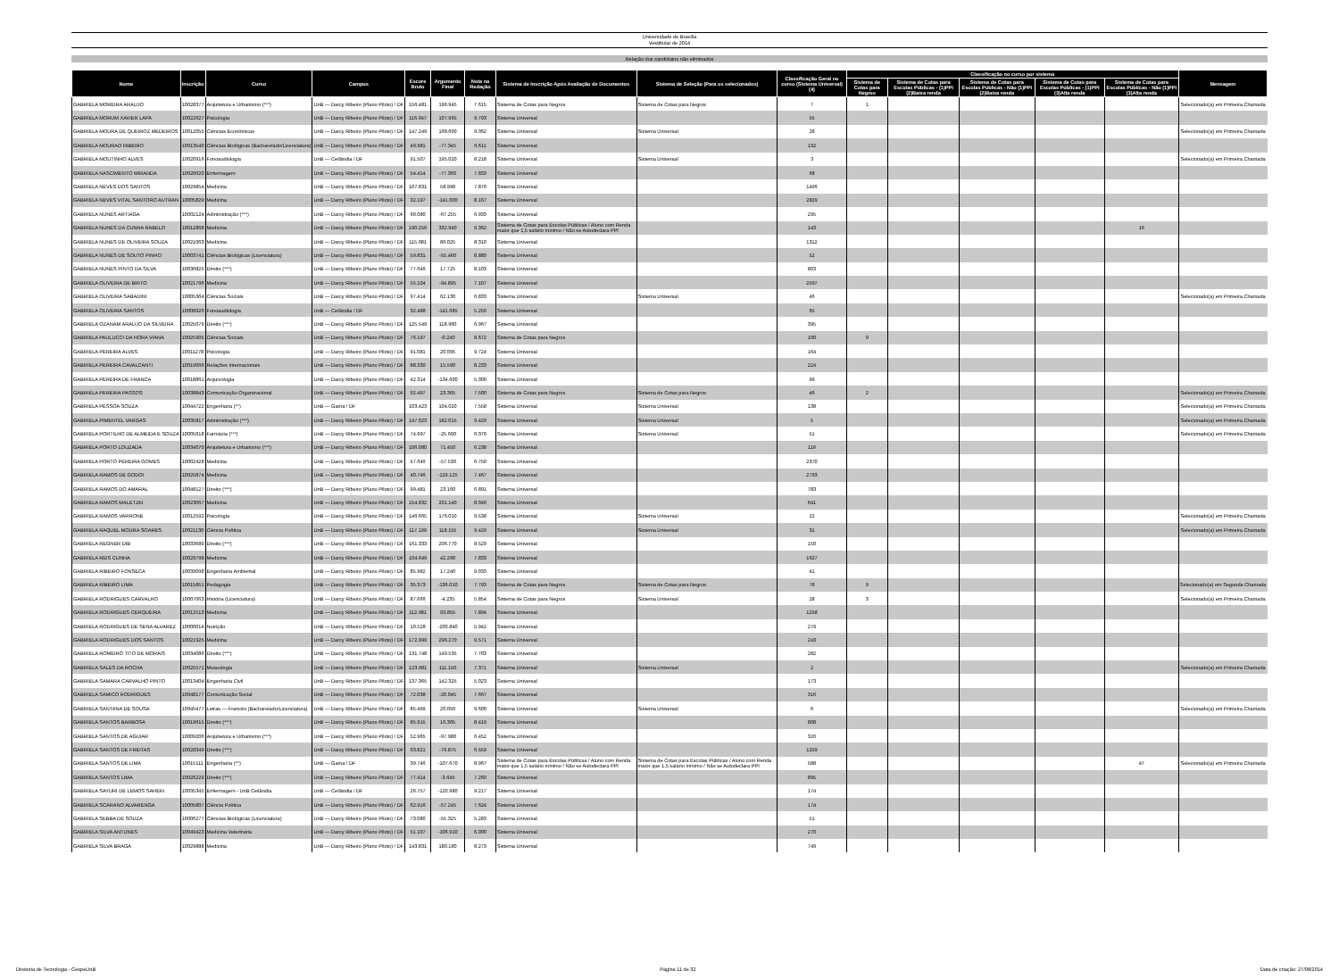Universidade de Brasília
Vestibular de 2014
Relação dos candidatos não eliminados
| Nome | Inscrição | Curso | Campus | Escore Bruto | Argumento Final | Nota na Redação | Sistema de Inscrição Após Avaliação de Documentos | Sistema de Seleção (Para os selecionados) | Classificação Geral no curso (Sistema Universal) (4) | Classificação no curso por sistema | | | | | Mensagem |
| --- | --- | --- | --- | --- | --- | --- | --- | --- | --- | --- | --- | --- | --- | --- | --- |
| | | | | | | | | | | Sistema de Cotas para Negros | Sistema de Cotas para Escolas Públicas - (1)PPI (2)Baixa renda | Sistema de Cotas para Escolas Públicas - Não (1)PPI (2)Baixa renda | Sistema de Cotas para Escolas Públicas - (1)PPI (3)Alta renda | Sistema de Cotas para Escolas Públicas - Não (1)PPI (3)Alta renda | |
| GABRIELA MOREIRA ARAUJO | 10028377 | Arquitetura e Urbanismo (***) | UnB — Darcy Ribeiro (Plano Piloto) / DF | 156.481 | 196.945 | 7.615 | Sistema de Cotas para Negros | Sistema de Cotas para Negros | 7 | 1 | | | | | Selecionado(a) em Primeira Chamada |
| GABRIELA MORUM XAVIER LAPA | 10022627 | Psicologia | UnB — Darcy Ribeiro (Plano Piloto) / DF | 116.047 | 107.965 | 9.793 | Sistema Universal | | 55 | | | | | | |
| GABRIELA MOURA DE QUEIROZ MEDEIROS | 10012055 | Ciências Econômicas | UnB — Darcy Ribeiro (Plano Piloto) / DF | 147.249 | 168.600 | 9.362 | Sistema Universal | Sistema Universal | 28 | | | | | | Selecionado(a) em Primeira Chamada |
| GABRIELA MOURAO RIBEIRO | 10013540 | Ciências Biológicas (Bacharelado/Licenciatura) | UnB — Darcy Ribeiro (Plano Piloto) / DF | 49.981 | -77.345 | 6.611 | Sistema Universal | | 192 | | | | | | |
| GABRIELA MOUTINHO ALVES | 10020916 | Fonoaudiologia | UnB — Ceilândia / DF | 91.507 | 195.020 | 8.218 | Sistema Universal | Sistema Universal | 3 | | | | | | Selecionado(a) em Primeira Chamada |
| GABRIELA NASCIMENTO MIRANDA | 10020620 | Enfermagem | UnB — Darcy Ribeiro (Plano Piloto) / DF | 54.414 | -77.360 | 7.833 | Sistema Universal | | 68 | | | | | | |
| GABRIELA NEVES DOS SANTOS | 10029854 | Medicina | UnB — Darcy Ribeiro (Plano Piloto) / DF | 107.831 | 58.990 | 7.876 | Sistema Universal | | 1496 | | | | | | |
| GABRIELA NEVES VITAL SANTORO AUTRAN | 10005829 | Medicina | UnB — Darcy Ribeiro (Plano Piloto) / DF | 32.197 | -141.000 | 8.167 | Sistema Universal | | 2829 | | | | | | |
| GABRIELA NUNES ARTIAGA | 10002124 | Administração (***) | UnB — Darcy Ribeiro (Plano Piloto) / DF | 60.080 | -67.255 | 6.933 | Sistema Universal | | 295 | | | | | | |
| GABRIELA NUNES DA CUNHA RABELO | 10012868 | Medicina | UnB — Darcy Ribeiro (Plano Piloto) / DF | 190.256 | 332.940 | 9.362 | Sistema de Cotas para Escolas Públicas / Aluno com Renda maior que 1,5 salário mínimo / Não se Autodeclara PPI | | 143 | | | | | 16 | |
| GABRIELA NUNES DE OLIVEIRA SOUZA | 10021063 | Medicina | UnB — Darcy Ribeiro (Plano Piloto) / DF | 115.081 | 86.025 | 8.310 | Sistema Universal | | 1312 | | | | | | |
| GABRIELA NUNES DE SOUTO PINHO | 10003741 | Ciências Biológicas (Licenciatura) | UnB — Darcy Ribeiro (Plano Piloto) / DF | 59.831 | -55.460 | 8.880 | Sistema Universal | | 52 | | | | | | |
| GABRIELA NUNES PINTO DA SILVA | 10036825 | Direito (***) | UnB — Darcy Ribeiro (Plano Piloto) / DF | 77.646 | 17.725 | 8.103 | Sistema Universal | | 803 | | | | | | |
| GABRIELA OLIVEIRA DE BRITO | 10021796 | Medicina | UnB — Darcy Ribeiro (Plano Piloto) / DF | 55.104 | -94.895 | 7.107 | Sistema Universal | | 2597 | | | | | | |
| GABRIELA OLIVEIRA SABADINI | 10005364 | Ciências Sociais | UnB — Darcy Ribeiro (Plano Piloto) / DF | 97.414 | 62.130 | 6.833 | Sistema Universal | Sistema Universal | 46 | | | | | | Selecionado(a) em Primeira Chamada |
| GABRIELA OLIVEIRA SANTOS | 10008926 | Fonoaudiologia | UnB — Ceilândia / DF | 32.488 | -141.685 | 5.250 | Sistema Universal | | 65 | | | | | | |
| GABRIELA OZANAM ARAUJO DA SILVEIRA | 10025079 | Direito (***) | UnB — Darcy Ribeiro (Plano Piloto) / DF | 125.549 | 118.960 | 6.967 | Sistema Universal | | 395 | | | | | | |
| GABRIELA PAULUCCI DA HORA VIANA | 10025905 | Ciências Sociais | UnB — Darcy Ribeiro (Plano Piloto) / DF | 76.197 | -0.240 | 8.672 | Sistema de Cotas para Negros | | 100 | 9 | | | | | |
| GABRIELA PEREIRA ALVES | 10011278 | Psicologia | UnB — Darcy Ribeiro (Plano Piloto) / DF | 91.081 | 20.095 | 9.724 | Sistema Universal | | 164 | | | | | | |
| GABRIELA PEREIRA CAVALCANTI | 10019066 | Relações Internacionais | UnB — Darcy Ribeiro (Plano Piloto) / DF | 88.330 | 15.590 | 8.233 | Sistema Universal | | 224 | | | | | | |
| GABRIELA PEREIRA DE FRANCA | 10018861 | Arquivologia | UnB — Darcy Ribeiro (Plano Piloto) / DF | 42.314 | -134.600 | 5.300 | Sistema Universal | | 99 | | | | | | |
| GABRIELA PEREIRA PASSOS | 10038843 | Comunicação Organizacional | UnB — Darcy Ribeiro (Plano Piloto) / DF | 92.497 | 23.365 | 7.500 | Sistema de Cotas para Negros | Sistema de Cotas para Negros | 46 | 2 | | | | | Selecionado(a) em Primeira Chamada |
| GABRIELA PESSOA SOUZA | 10044722 | Engenharia (**) | UnB — Gama / DF | 103.423 | 104.020 | 7.558 | Sistema Universal | Sistema Universal | 138 | | | | | | Selecionado(a) em Primeira Chamada |
| GABRIELA PIMENTEL VARGAS | 10035817 | Administração (***) | UnB — Darcy Ribeiro (Plano Piloto) / DF | 147.023 | 182.015 | 9.429 | Sistema Universal | Sistema Universal | 5 | | | | | | Selecionado(a) em Primeira Chamada |
| GABRIELA PORTILHO DE ALMEIDA E SOUZA | 10005618 | Farmácia (***) | UnB — Darcy Ribeiro (Plano Piloto) / DF | 74.997 | -25.690 | 6.370 | Sistema Universal | Sistema Universal | 51 | | | | | | Selecionado(a) em Primeira Chamada |
| GABRIELA PORTO LOUZADA | 10034070 | Arquitetura e Urbanismo (***) | UnB — Darcy Ribeiro (Plano Piloto) / DF | 106.080 | 71.450 | 6.238 | Sistema Universal | | 116 | | | | | | |
| GABRIELA PORTO PEREIRA GOMES | 10002428 | Medicina | UnB — Darcy Ribeiro (Plano Piloto) / DF | 57.646 | -57.530 | 6.750 | Sistema Universal | | 2370 | | | | | | |
| GABRIELA RAMOS DE GODOI | 10025874 | Medicina | UnB — Darcy Ribeiro (Plano Piloto) / DF | 40.746 | -129.125 | 7.467 | Sistema Universal | | 2793 | | | | | | |
| GABRIELA RAMOS DO AMARAL | 10048127 | Direito (***) | UnB — Darcy Ribeiro (Plano Piloto) / DF | 99.481 | 23.160 | 6.891 | Sistema Universal | | 783 | | | | | | |
| GABRIELA RAMOS MALETZKI | 10023067 | Medicina | UnB — Darcy Ribeiro (Plano Piloto) / DF | 154.832 | 201.140 | 8.046 | Sistema Universal | | 641 | | | | | | |
| GABRIELA RAMOS VARRONE | 10012592 | Psicologia | UnB — Darcy Ribeiro (Plano Piloto) / DF | 146.665 | 176.010 | 9.538 | Sistema Universal | Sistema Universal | 22 | | | | | | Selecionado(a) em Primeira Chamada |
| GABRIELA RAQUEL MOURA SOARES | 10021130 | Ciência Política | UnB — Darcy Ribeiro (Plano Piloto) / DF | 117.199 | 118.155 | 9.429 | Sistema Universal | Sistema Universal | 31 | | | | | | Selecionado(a) em Primeira Chamada |
| GABRIELA REGNER DIB | 10033689 | Direito (***) | UnB — Darcy Ribeiro (Plano Piloto) / DF | 161.333 | 206.770 | 8.529 | Sistema Universal | | 150 | | | | | | |
| GABRIELA REIS CUNHA | 10029798 | Medicina | UnB — Darcy Ribeiro (Plano Piloto) / DF | 104.649 | 42.290 | 7.833 | Sistema Universal | | 1627 | | | | | | |
| GABRIELA RIBEIRO FONSECA | 10039098 | Engenharia Ambiental | UnB — Darcy Ribeiro (Plano Piloto) / DF | 85.982 | 17.240 | 9.033 | Sistema Universal | | 41 | | | | | | |
| GABRIELA RIBEIRO LIMA | 10015851 | Pedagogia | UnB — Darcy Ribeiro (Plano Piloto) / DF | 35.373 | -136.010 | 7.793 | Sistema de Cotas para Negros | Sistema de Cotas para Negros | 78 | 9 | | | | | Selecionado(a) em Segunda Chamada |
| GABRIELA RODRIGUES CARVALHO | 10007063 | História (Licenciatura) | UnB — Darcy Ribeiro (Plano Piloto) / DF | 87.666 | -4.235 | 5.854 | Sistema de Cotas para Negros | Sistema Universal | 28 | 3 | | | | | Selecionado(a) em Primeira Chamada |
| GABRIELA RODRIGUES CERQUEIRA | 10012513 | Medicina | UnB — Darcy Ribeiro (Plano Piloto) / DF | 112.981 | 93.855 | 7.894 | Sistema Universal | | 1258 | | | | | | |
| GABRIELA RODRIGUES DE SENA ALVAREZ | 10000014 | Nutrição | UnB — Darcy Ribeiro (Plano Piloto) / DF | 10.528 | -200.840 | 5.941 | Sistema Universal | | 279 | | | | | | |
| GABRIELA RODRIGUES DOS SANTOS | 10021925 | Medicina | UnB — Darcy Ribeiro (Plano Piloto) / DF | 172.999 | 296.270 | 9.571 | Sistema Universal | | 243 | | | | | | |
| GABRIELA ROMEIRO TITO DE MORAIS | 10034086 | Direito (***) | UnB — Darcy Ribeiro (Plano Piloto) / DF | 131.748 | 149.535 | 7.703 | Sistema Universal | | 282 | | | | | | |
| GABRIELA SALES DA ROCHA | 10025571 | Museologia | UnB — Darcy Ribeiro (Plano Piloto) / DF | 123.981 | 111.150 | 7.371 | Sistema Universal | Sistema Universal | 2 | | | | | | Selecionado(a) em Primeira Chamada |
| GABRIELA SAMARA CARVALHO PINTO | 10013404 | Engenharia Civil | UnB — Darcy Ribeiro (Plano Piloto) / DF | 137.365 | 142.325 | 5.023 | Sistema Universal | | 173 | | | | | | |
| GABRIELA SAMICO RODRIGUES | 10048177 | Comunicação Social | UnB — Darcy Ribeiro (Plano Piloto) / DF | 72.038 | -20.045 | 7.667 | Sistema Universal | | 316 | | | | | | |
| GABRIELA SANTANA DE SOUSA | 10045477 | Letras — Francês (Bacharelado/Licenciatura) | UnB — Darcy Ribeiro (Plano Piloto) / DF | 85.499 | 20.050 | 9.600 | Sistema Universal | Sistema Universal | 6 | | | | | | Selecionado(a) em Primeira Chamada |
| GABRIELA SANTOS BARBOSA | 10019615 | Direito (***) | UnB — Darcy Ribeiro (Plano Piloto) / DF | 85.915 | 16.365 | 8.419 | Sistema Universal | | 808 | | | | | | |
| GABRIELA SANTOS DE AGUIAR | 10009206 | Arquitetura e Urbanismo (***) | UnB — Darcy Ribeiro (Plano Piloto) / DF | 52.965 | -97.980 | 6.452 | Sistema Universal | | 326 | | | | | | |
| GABRIELA SANTOS DE FREITAS | 10028349 | Direito (***) | UnB — Darcy Ribeiro (Plano Piloto) / DF | 63.821 | -79.875 | 6.559 | Sistema Universal | | 1259 | | | | | | |
| GABRIELA SANTOS DE LIMA | 10015111 | Engenharia (**) | UnB — Gama / DF | 39.746 | -107.670 | 8.967 | Sistema de Cotas para Escolas Públicas / Aluno com Renda maior que 1,5 salário mínimo / Não se Autodeclara PPI | Sistema de Cotas para Escolas Públicas / Aluno com Renda maior que 1,5 salário mínimo / Não se Autodeclara PPI | 588 | | | | | 47 | Selecionado(a) em Primeira Chamada |
| GABRIELA SANTOS LIMA | 10026229 | Direito (***) | UnB — Darcy Ribeiro (Plano Piloto) / DF | 77.414 | -3.645 | 7.260 | Sistema Universal | | 895 | | | | | | |
| GABRIELA SAYURI DE LEMOS SAHEKI | 10035345 | Enfermagem - UnB Ceilândia | UnB — Ceilândia / DF | 26.757 | -120.980 | 9.217 | Sistema Universal | | 174 | | | | | | |
| GABRIELA SCARANO ALVARENGA | 10005807 | Ciência Política | UnB — Darcy Ribeiro (Plano Piloto) / DF | 62.916 | -57.245 | 7.624 | Sistema Universal | | 174 | | | | | | |
| GABRIELA SEBBA DE SOUZA | 10006277 | Ciências Biológicas (Licenciatura) | UnB — Darcy Ribeiro (Plano Piloto) / DF | 73.080 | -55.325 | 5.283 | Sistema Universal | | 51 | | | | | | |
| GABRIELA SILVA ANTUNES | 10049423 | Medicina Veterinária | UnB — Darcy Ribeiro (Plano Piloto) / DF | 51.107 | -106.910 | 6.000 | Sistema Universal | | 270 | | | | | | |
| GABRIELA SILVA BRAGA | 10029888 | Medicina | UnB — Darcy Ribeiro (Plano Piloto) / DF | 143.831 | 180.180 | 8.273 | Sistema Universal | | 749 | | | | | | |
Diretoria de Tecnologia - CespeUnB Página 11 de 32 Data de criação: 27/08/2014